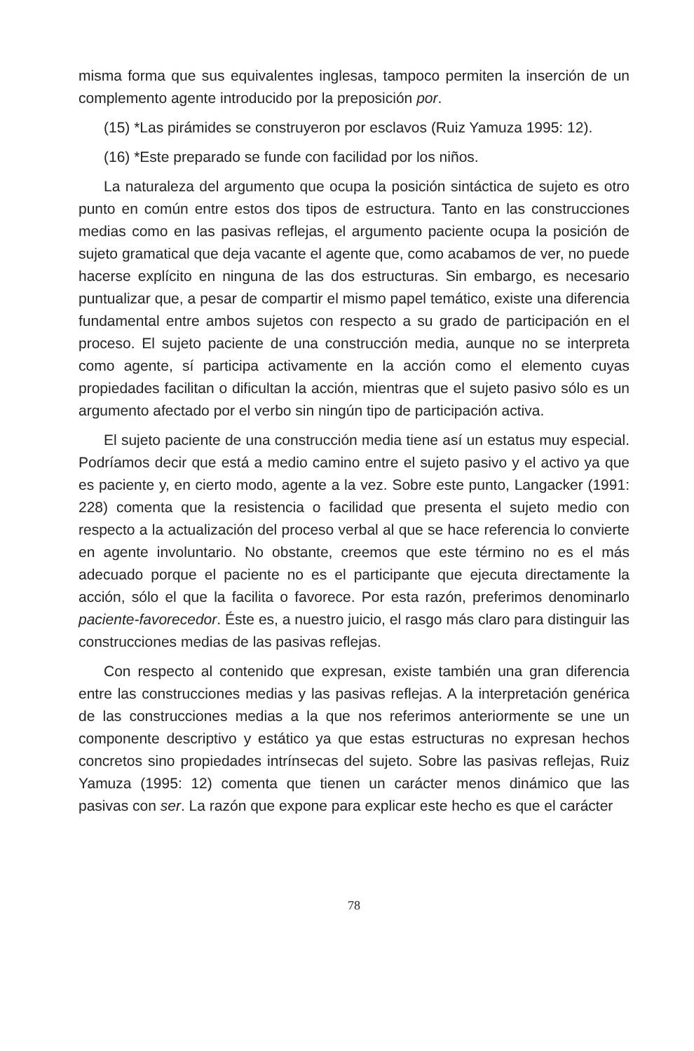misma forma que sus equivalentes inglesas, tampoco permiten la inserción de un complemento agente introducido por la preposición por.
(15) *Las pirámides se construyeron por esclavos (Ruiz Yamuza 1995: 12).
(16) *Este preparado se funde con facilidad por los niños.
La naturaleza del argumento que ocupa la posición sintáctica de sujeto es otro punto en común entre estos dos tipos de estructura. Tanto en las construcciones medias como en las pasivas reflejas, el argumento paciente ocupa la posición de sujeto gramatical que deja vacante el agente que, como acabamos de ver, no puede hacerse explícito en ninguna de las dos estructuras. Sin embargo, es necesario puntualizar que, a pesar de compartir el mismo papel temático, existe una diferencia fundamental entre ambos sujetos con respecto a su grado de participación en el proceso. El sujeto paciente de una construcción media, aunque no se interpreta como agente, sí participa activamente en la acción como el elemento cuyas propiedades facilitan o dificultan la acción, mientras que el sujeto pasivo sólo es un argumento afectado por el verbo sin ningún tipo de participación activa.
El sujeto paciente de una construcción media tiene así un estatus muy especial. Podríamos decir que está a medio camino entre el sujeto pasivo y el activo ya que es paciente y, en cierto modo, agente a la vez. Sobre este punto, Langacker (1991: 228) comenta que la resistencia o facilidad que presenta el sujeto medio con respecto a la actualización del proceso verbal al que se hace referencia lo convierte en agente involuntario. No obstante, creemos que este término no es el más adecuado porque el paciente no es el participante que ejecuta directamente la acción, sólo el que la facilita o favorece. Por esta razón, preferimos denominarlo paciente-favorecedor. Éste es, a nuestro juicio, el rasgo más claro para distinguir las construcciones medias de las pasivas reflejas.
Con respecto al contenido que expresan, existe también una gran diferencia entre las construcciones medias y las pasivas reflejas. A la interpretación genérica de las construcciones medias a la que nos referimos anteriormente se une un componente descriptivo y estático ya que estas estructuras no expresan hechos concretos sino propiedades intrínsecas del sujeto. Sobre las pasivas reflejas, Ruiz Yamuza (1995: 12) comenta que tienen un carácter menos dinámico que las pasivas con ser. La razón que expone para explicar este hecho es que el carácter
78